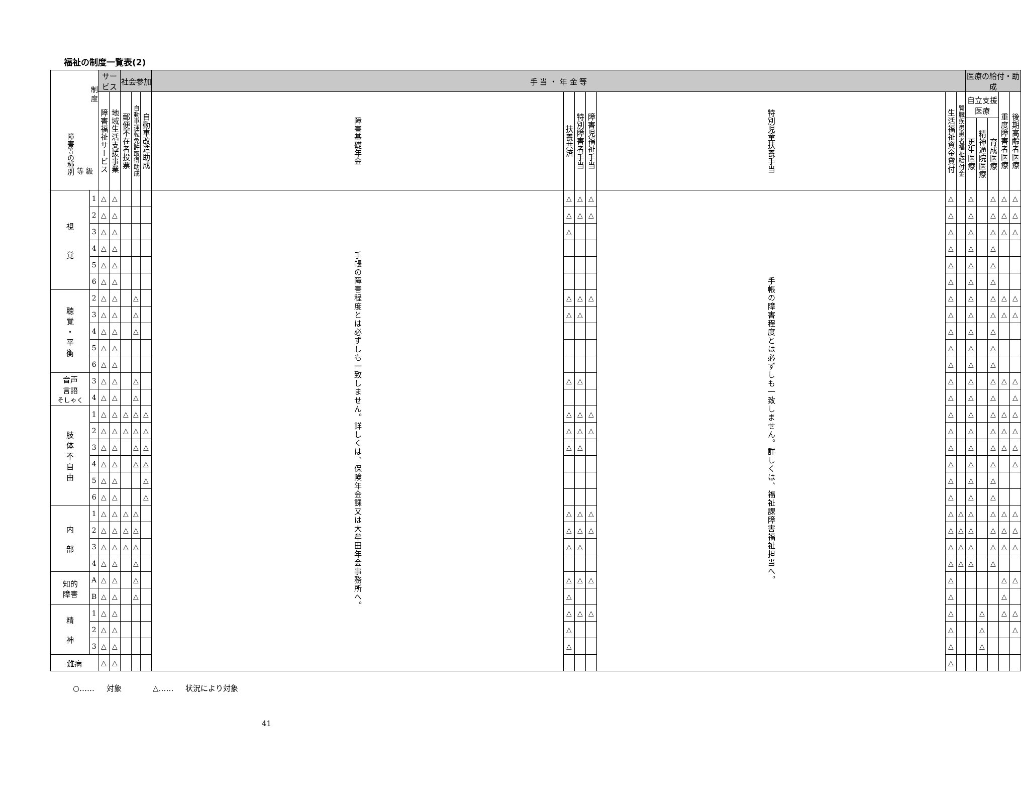福祉の制度一覧表(2)
| 制 度 障害等の種別 等 級 | | サービス | | 社会参加 | | | 手 当 ・ 年 金 等 | | | | | | | 医療の給付・助成 | | | | |
| --- | --- | --- | --- | --- | --- | --- | --- | --- | --- | --- | --- | --- | --- | --- | --- | --- | --- | --- |
| | | 障害福祉サービス | 地域生活支援事業 | 郵便不在者投票 | 自動車運転免許取得助成 | 自動車改造助成 | 障害基礎年金 | 扶養共済 | 特別障害者手当 | 障害児福祉手当 | 特別児童扶養手当 | 生活福祉資金貸付 | 腎臓疾患患者福祉給付金 | 自立支援 医療 | | | 重度障害者医療 | 後期高齢者医療 |
| | | | | | | | | | | | | | | 更生医療 | 精神通院医療 | 育成医療 | | |
| 視 覚 | 1 | △ | △ | | | | 手帳の障害程度とは必ずしも一致しません。詳しくは、保険年金課又は大牟田年金事務所へ。 | △ | △ | △ | 手帳の障害程度とは必ずしも一致しません。詳しくは、福祉課障害福祉担当へ。 | △ | | △ | | △ | △ | △ |
| | 2 | △ | △ | | | | | △ | △ | △ | | △ | | △ | | △ | △ | △ |
| | 3 | △ | △ | | | | | △ | | | | △ | | △ | | △ | △ | △ |
| | 4 | △ | △ | | | | | | | | | △ | | △ | | △ | | |
| | 5 | △ | △ | | | | | | | | | △ | | △ | | △ | | |
| | 6 | △ | △ | | | | | | | | | △ | | △ | | △ | | |
| 聴 覚 ・ 平 衡 | 2 | △ | △ | | △ | | | △ | △ | △ | | △ | | △ | | △ | △ | △ |
| | 3 | △ | △ | | △ | | | △ | △ | | | △ | | △ | | △ | △ | △ |
| | 4 | △ | △ | | △ | | | | | | | △ | | △ | | △ | | |
| | 5 | △ | △ | | | | | | | | | △ | | △ | | △ | | |
| | 6 | △ | △ | | | | | | | | | △ | | △ | | △ | | |
| 音声 言語 そしゃく | 3 | △ | △ | | △ | | | △ | △ | | | △ | | △ | | △ | △ | △ |
| | 4 | △ | △ | | △ | | | | | | | △ | | △ | | △ | | △ |
| 肢 体 不 自 由 | 1 | △ | △ | △ | △ | △ | | △ | △ | △ | | △ | | △ | | △ | △ | △ |
| | 2 | △ | △ | △ | △ | △ | | △ | △ | △ | | △ | | △ | | △ | △ | △ |
| | 3 | △ | △ | | △ | △ | | △ | △ | | | △ | | △ | | △ | △ | △ |
| | 4 | △ | △ | | △ | △ | | | | | | △ | | △ | | △ | | △ |
| | 5 | △ | △ | | | △ | | | | | | △ | | △ | | △ | | |
| | 6 | △ | △ | | | △ | | | | | | △ | | △ | | △ | | |
| 内 部 | 1 | △ | △ | △ | △ | | | △ | △ | △ | | △ | △ | △ | | △ | △ | △ |
| | 2 | △ | △ | △ | △ | | | △ | △ | △ | | △ | △ | △ | | △ | △ | △ |
| | 3 | △ | △ | △ | △ | | | △ | △ | | | △ | △ | △ | | △ | △ | △ |
| | 4 | △ | △ | | △ | | | | | | | △ | △ | △ | | △ | | |
| 知的 障害 | A | △ | △ | | △ | | | △ | △ | △ | | △ | | | | | △ | △ |
| | B | △ | △ | | △ | | | △ | | | | △ | | | | | △ | |
| 精 神 | 1 | △ | △ | | | | | △ | △ | △ | | △ | | | △ | | △ | △ |
| | 2 | △ | △ | | | | | △ | | | | △ | | | △ | | | △ |
| | 3 | △ | △ | | | | | △ | | | | △ | | | △ | | | |
| 難病 | | △ | △ | | | | | | | | | △ | | | | | | |
○…… 対象 △…… 状況により対象
41